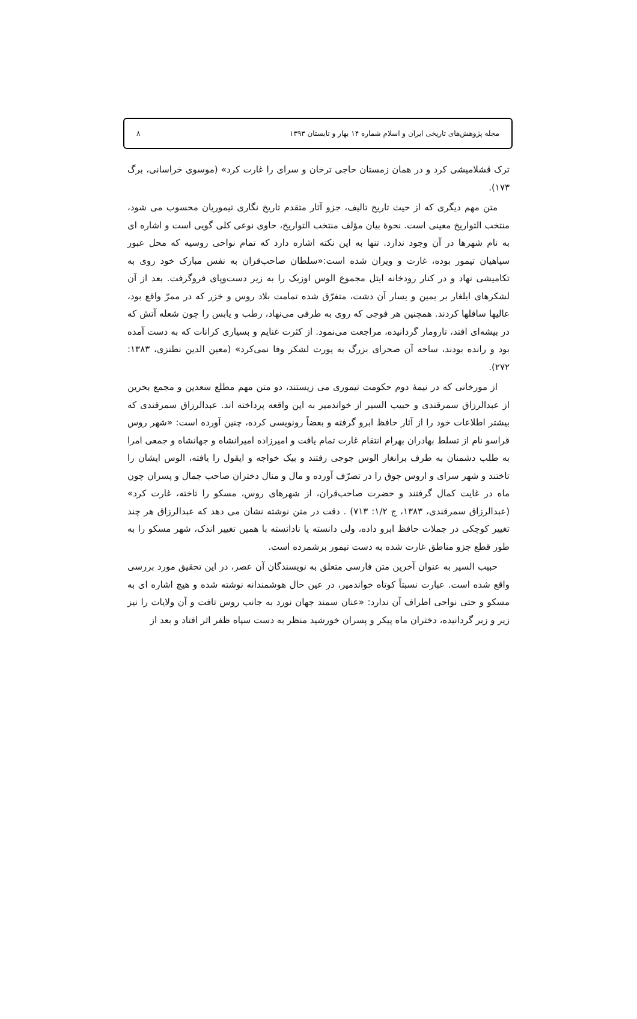مجله پژوهش‌های تاریخی ایران و اسلام شماره ۱۴ بهار و تابستان ۱۳۹۳ ۸
ترک قشلامیشی کرد و در همان زمستان حاجی ترخان و سرای را غارت کرد» (موسوی خراسانی، برگ ۱۷۳).
متن مهم دیگری که از حیث تاریخ تالیف، جزو آثار متقدم تاریخ نگاری تیموریان محسوب می شود، منتخب التواریخ معینی است. نحوهٔ بیان مؤلف منتخب التواریخ، حاوی نوعی کلی گویی است و اشاره ای به نام شهرها در آن وجود ندارد. تنها به این نکته اشاره دارد که تمام نواحی روسیه که محل عبور سپاهیان تیمور بوده، غارت و ویران شده است:«سلطان صاحب‌قران به نفس مبارک خود روی به تکامیشی نهاد و در کنار رودخانه ایتل مجموع الوس اوزبک را به زیر دست‌وپای فروگرفت. بعد از آن لشکرهای ایلغار بر یمین و یسار آن دشت، متفرّق شده تمامت بلاد روس و خزر که در ممرّ واقع بود، عالیها سافلها کردند. همچنین هر فوجی که روی به طرفی می‌نهاد، رطب و یابس را چون شعله آتش که در بیشه‌ای افتد، تارومار گردانیده، مراجعت می‌نمود. از کثرت غنایم و بسیاری کرانات که به دست آمده بود و رانده بودند، ساحه آن صحرای بزرگ به یورت لشکر وفا نمی‌کرد» (معین الدین نطنزی، ۱۳۸۳: ۲۷۲).
از مورخانی که در نیمهٔ دوم حکومت تیموری می زیستند، دو متن مهم مطلع سعدین و مجمع بحرین از عبدالرزاق سمرقندی و حبیب السیر از خواندمیر به این واقعه پرداخته اند. عبدالرزاق سمرقندی که بیشتر اطلاعات خود را از آثار حافظ ابرو گرفته و بعضاً رونویسی کرده، چنین آورده است: «شهر روس قراسو نام از تسلط بهادران بهرام انتقام غارت تمام یافت و امیرزاده امیرانشاه و جهانشاه و جمعی امرا به طلب دشمنان به طرف برانغار الوس جوجی رفتند و بیک خواجه و ایقول را یافته، الوس ایشان را تاختند و شهر سرای و اروس جوق را در تصرّف آورده و مال و منال دختران صاحب جمال و پسران چون ماه در غایت کمال گرفتند و حضرت صاحب‌قران، از شهرهای روس، مسکو را تاخته، غارت کرد» (عبدالرزاق سمرقندی، ۱۳۸۳، ج ۱/۲: ۷۱۳) . دقت در متن نوشته نشان می دهد که عبدالرزاق هر چند تغییر کوچکی در جملات حافظ ابرو داده، ولی دانسته یا نادانسته با همین تغییر اندک، شهر مسکو را به طور قطع جزو مناطق غارت شده به دست تیمور برشمرده است.
حبیب السیر به عنوان آخرین متن فارسی متعلق به نویسندگان آن عصر، در این تحقیق مورد بررسی واقع شده است. عبارت نسبتاً کوتاه خواندمیر، در عین حال هوشمندانه نوشته شده و هیچ اشاره ای به مسکو و حتی نواحی اطراف آن ندارد: «عنان سمند جهان نورد به جانب روس تافت و آن ولایات را نیز زیر و زبر گردانیده، دختران ماه پیکر و پسران خورشید منظر به دست سپاه ظفر اثر افتاد و بعد از